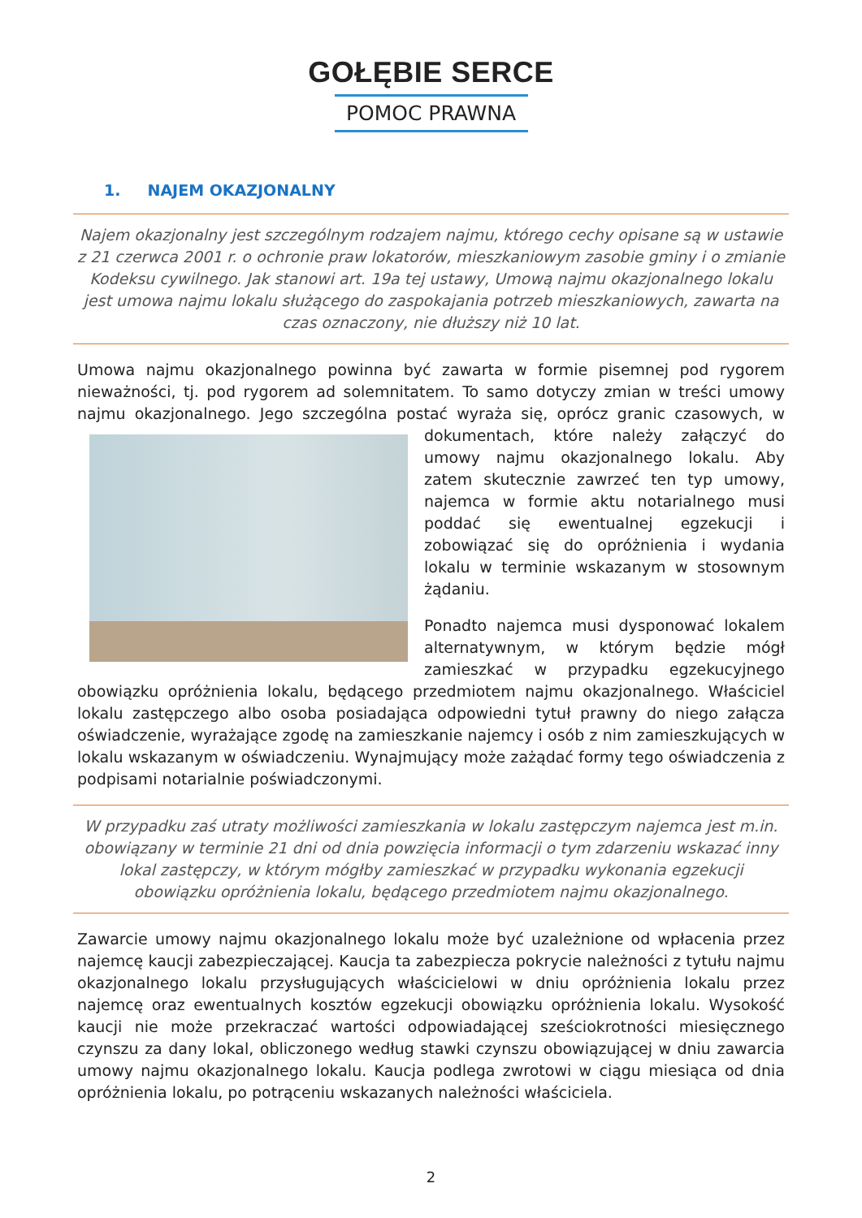GOŁĘBIE SERCE
POMOC PRAWNA
1. NAJEM OKAZJONALNY
Najem okazjonalny jest szczególnym rodzajem najmu, którego cechy opisane są w ustawie z 21 czerwca 2001 r. o ochronie praw lokatorów, mieszkaniowym zasobie gminy i o zmianie Kodeksu cywilnego. Jak stanowi art. 19a tej ustawy, Umową najmu okazjonalnego lokalu jest umowa najmu lokalu służącego do zaspokajania potrzeb mieszkaniowych, zawarta na czas oznaczony, nie dłuższy niż 10 lat.
Umowa najmu okazjonalnego powinna być zawarta w formie pisemnej pod rygorem nieważności, tj. pod rygorem ad solemnitatem. To samo dotyczy zmian w treści umowy najmu okazjonalnego. Jego szczególna postać wyraża się, oprócz granic czasowych, w dokumentach, które należy załączyć do umowy najmu okazjonalnego lokalu. Aby zatem skutecznie zawrzeć ten typ umowy, najemca w formie aktu notarialnego musi poddać się ewentualnej egzekucji i zobowiązać się do opróżnienia i wydania lokalu w terminie wskazanym w stosownym żądaniu.
Ponadto najemca musi dysponować lokalem alternatywnym, w którym będzie mógł zamieszkać w przypadku egzekucyjnego obowiązku opróżnienia lokalu, będącego przedmiotem najmu okazjonalnego. Właściciel lokalu zastępczego albo osoba posiadająca odpowiedni tytuł prawny do niego załącza oświadczenie, wyrażające zgodę na zamieszkanie najemcy i osób z nim zamieszkujących w lokalu wskazanym w oświadczeniu. Wynajmujący może zażądać formy tego oświadczenia z podpisami notarialnie poświadczonymi.
W przypadku zaś utraty możliwości zamieszkania w lokalu zastępczym najemca jest m.in. obowiązany w terminie 21 dni od dnia powzięcia informacji o tym zdarzeniu wskazać inny lokal zastępczy, w którym mógłby zamieszkać w przypadku wykonania egzekucji obowiązku opróżnienia lokalu, będącego przedmiotem najmu okazjonalnego.
Zawarcie umowy najmu okazjonalnego lokalu może być uzależnione od wpłacenia przez najemcę kaucji zabezpieczającej. Kaucja ta zabezpiecza pokrycie należności z tytułu najmu okazjonalnego lokalu przysługujących właścicielowi w dniu opróżnienia lokalu przez najemcę oraz ewentualnych kosztów egzekucji obowiązku opróżnienia lokalu. Wysokość kaucji nie może przekraczać wartości odpowiadającej sześciokrotności miesięcznego czynszu za dany lokal, obliczonego według stawki czynszu obowiązującej w dniu zawarcia umowy najmu okazjonalnego lokalu. Kaucja podlega zwrotowi w ciągu miesiąca od dnia opróżnienia lokalu, po potrąceniu wskazanych należności właściciela.
2